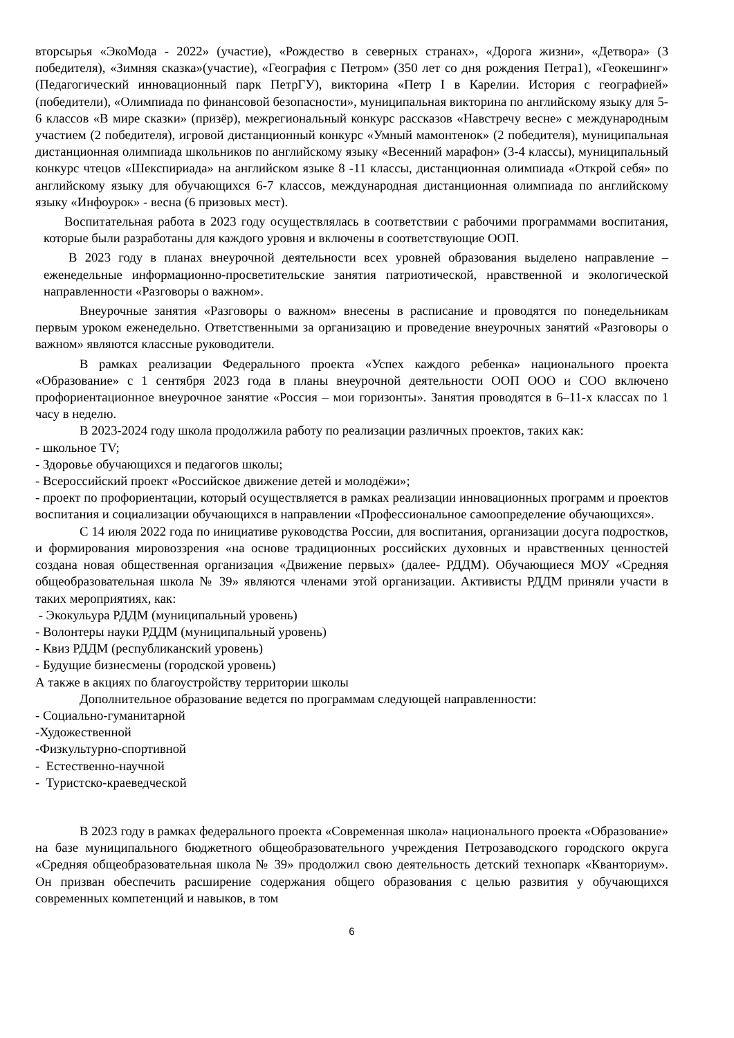вторсырья «ЭкоМода - 2022» (участие), «Рождество в северных странах», «Дорога жизни», «Детвора» (3 победителя), «Зимняя сказка»(участие), «География с Петром» (350 лет со дня рождения Петра1), «Геокешинг» (Педагогический инновационный парк ПетрГУ), викторина «Петр I в Карелии. История с географией» (победители), «Олимпиада по финансовой безопасности», муниципальная викторина по английскому языку для 5-6 классов «В мире сказки» (призёр), межрегиональный конкурс рассказов «Навстречу весне» с международным участием (2 победителя), игровой дистанционный конкурс «Умный мамонтенок» (2 победителя), муниципальная дистанционная олимпиада школьников по английскому языку «Весенний марафон» (3-4 классы), муниципальный конкурс чтецов «Шекспириада» на английском языке 8 -11 классы, дистанционная олимпиада «Открой себя» по английскому языку для обучающихся 6-7 классов, международная дистанционная олимпиада по английскому языку «Инфоурок» - весна (6 призовых мест).
Воспитательная работа в 2023 году осуществлялась в соответствии с рабочими программами воспитания, которые были разработаны для каждого уровня и включены в соответствующие ООП.
В 2023 году в планах внеурочной деятельности всех уровней образования выделено направление – еженедельные информационно-просветительские занятия патриотической, нравственной и экологической направленности «Разговоры о важном».
Внеурочные занятия «Разговоры о важном» внесены в расписание и проводятся по понедельникам первым уроком еженедельно. Ответственными за организацию и проведение внеурочных занятий «Разговоры о важном» являются классные руководители.
В рамках реализации Федерального проекта «Успех каждого ребенка» национального проекта «Образование» с 1 сентября 2023 года в планы внеурочной деятельности ООП ООО и СОО включено профориентационное внеурочное занятие «Россия – мои горизонты». Занятия проводятся в 6–11-х классах по 1 часу в неделю.
В 2023-2024 году школа продолжила работу по реализации различных проектов, таких как:
- школьное TV;
- Здоровье обучающихся и педагогов школы;
- Всероссийский проект «Российское движение детей и молодёжи»;
- проект по профориентации, который осуществляется в рамках реализации инновационных программ и проектов воспитания и социализации обучающихся в направлении «Профессиональное самоопределение обучающихся».
С 14 июля 2022 года по инициативе руководства России, для воспитания, организации досуга подростков, и формирования мировоззрения «на основе традиционных российских духовных и нравственных ценностей создана новая общественная организация «Движение первых» (далее- РДДМ). Обучающиеся МОУ «Средняя общеобразовательная школа № 39» являются членами этой организации. Активисты РДДМ приняли участи в таких мероприятиях, как:
- Экокульура РДДМ (муниципальный уровень)
- Волонтеры науки РДДМ (муниципальный уровень)
- Квиз РДДМ (республиканский уровень)
- Будущие бизнесмены (городской уровень)
А также в акциях по благоустройству территории школы
Дополнительное образование ведется по программам следующей направленности:
- Социально-гуманитарной
-Художественной
-Физкультурно-спортивной
- Естественно-научной
- Туристско-краеведческой
В 2023 году в рамках федерального проекта «Современная школа» национального проекта «Образование» на базе муниципального бюджетного общеобразовательного учреждения Петрозаводского городского округа «Средняя общеобразовательная школа № 39» продолжил свою деятельность детский технопарк «Кванториум». Он призван обеспечить расширение содержания общего образования с целью развития у обучающихся современных компетенций и навыков, в том
6